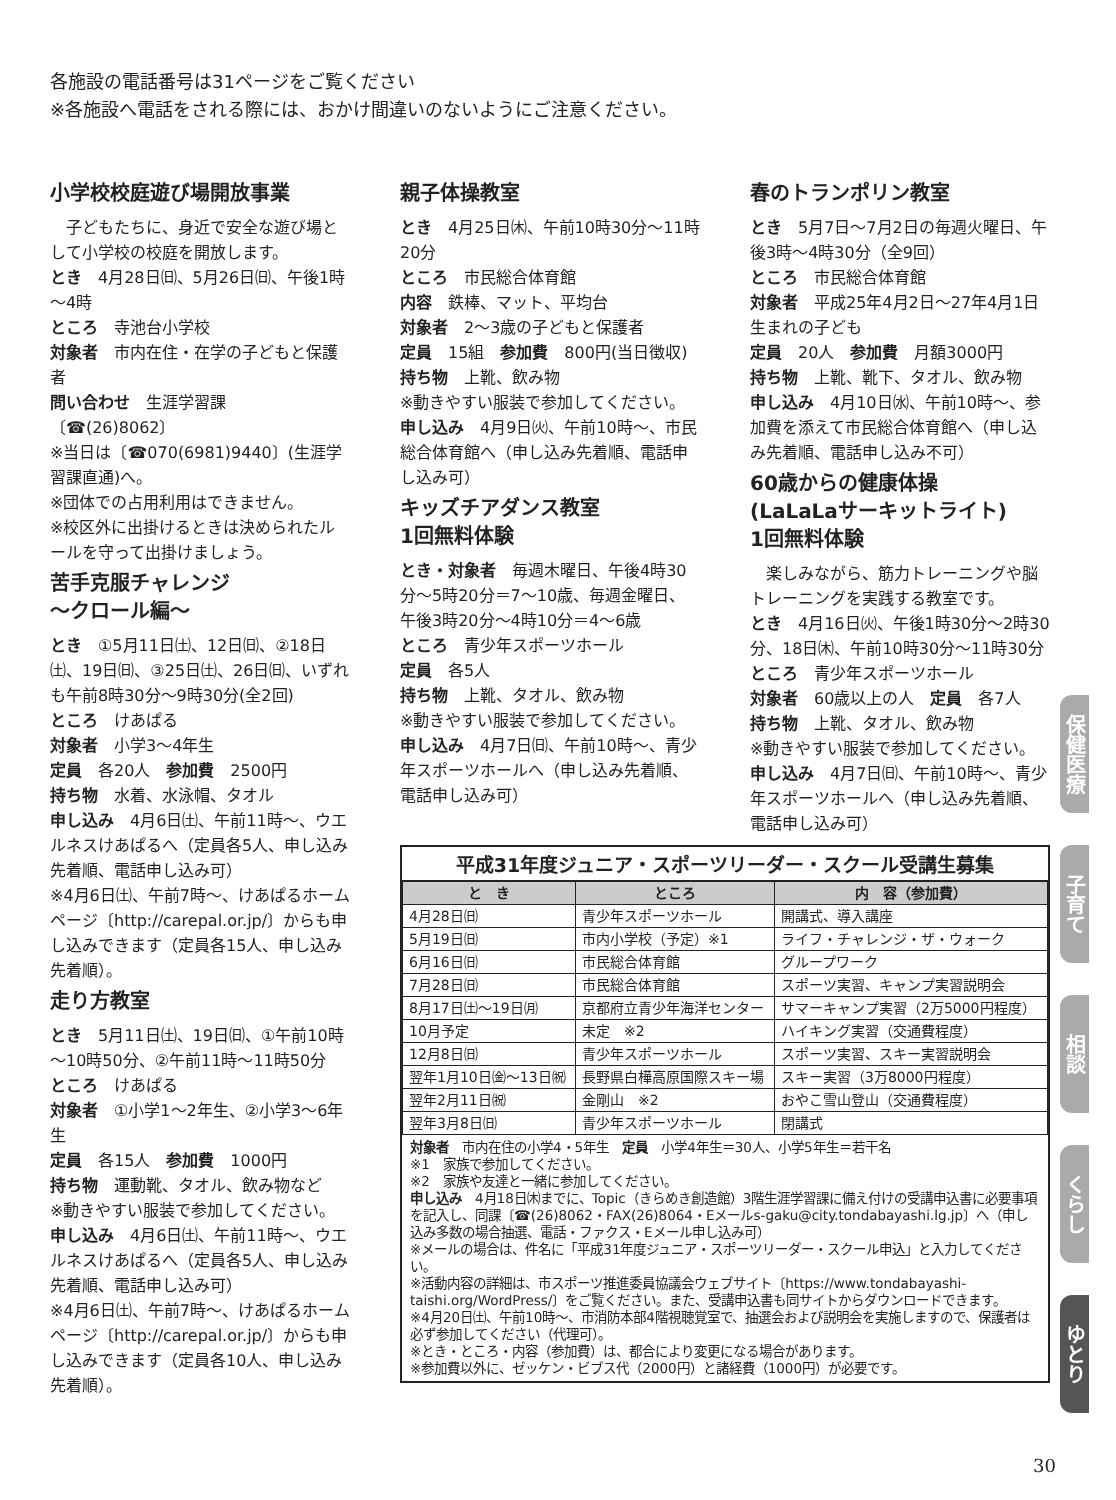各施設の電話番号は31ページをご覧ください
※各施設へ電話をされる際には、おかけ間違いのないようにご注意ください。
小学校校庭遊び場開放事業
　子どもたちに、身近で安全な遊び場として小学校の校庭を開放します。
とき　4月28日㈰、5月26日㈰、午後1時～4時
ところ　寺池台小学校
対象者　市内在住・在学の子どもと保護者
問い合わせ　生涯学習課〔☎(26)8062〕
※当日は〔☎070(6981)9440〕(生涯学習課直通)へ。
※団体での占用利用はできません。
※校区外に出掛けるときは決められたルールを守って出掛けましょう。
苦手克服チャレンジ
～クロール編～
とき　①5月11日㈯、12日㈰、②18日㈯、19日㈰、③25日㈯、26日㈰、いずれも午前8時30分～9時30分(全2回)
ところ　けあぱる
対象者　小学3～4年生
定員　各20人　参加費　2500円
持ち物　水着、水泳帽、タオル
申し込み　4月6日㈯、午前11時～、ウエルネスけあぱるへ（定員各5人、申し込み先着順、電話申し込み可）
※4月6日㈯、午前7時～、けあぱるホームページ〔http://carepal.or.jp/〕からも申し込みできます（定員各15人、申し込み先着順）。
走り方教室
とき　5月11日㈯、19日㈰、①午前10時～10時50分、②午前11時～11時50分
ところ　けあぱる
対象者　①小学1～2年生、②小学3～6年生
定員　各15人　参加費　1000円
持ち物　運動靴、タオル、飲み物など
※動きやすい服装で参加してください。
申し込み　4月6日㈯、午前11時～、ウエルネスけあぱるへ（定員各5人、申し込み先着順、電話申し込み可）
※4月6日㈯、午前7時～、けあぱるホームページ〔http://carepal.or.jp/〕からも申し込みできます（定員各10人、申し込み先着順）。
親子体操教室
とき　4月25日㈭、午前10時30分～11時20分
ところ　市民総合体育館
内容　鉄棒、マット、平均台
対象者　2～3歳の子どもと保護者
定員　15組　参加費　800円(当日徴収)
持ち物　上靴、飲み物
※動きやすい服装で参加してください。
申し込み　4月9日㈫、午前10時～、市民総合体育館へ（申し込み先着順、電話申し込み可）
キッズチアダンス教室
1回無料体験
とき・対象者　毎週木曜日、午後4時30分～5時20分＝7～10歳、毎週金曜日、午後3時20分～4時10分＝4～6歳
ところ　青少年スポーツホール
定員　各5人
持ち物　上靴、タオル、飲み物
※動きやすい服装で参加してください。
申し込み　4月7日㈰、午前10時～、青少年スポーツホールへ（申し込み先着順、電話申し込み可）
春のトランポリン教室
とき　5月7日～7月2日の毎週火曜日、午後3時～4時30分（全9回）
ところ　市民総合体育館
対象者　平成25年4月2日～27年4月1日生まれの子ども
定員　20人　参加費　月額3000円
持ち物　上靴、靴下、タオル、飲み物
申し込み　4月10日㈬、午前10時～、参加費を添えて市民総合体育館へ（申し込み先着順、電話申し込み不可）
60歳からの健康体操
(LaLaLaサーキットライト)
1回無料体験
　楽しみながら、筋力トレーニングや脳トレーニングを実践する教室です。
とき　4月16日㈫、午後1時30分～2時30分、18日㈭、午前10時30分～11時30分
ところ　青少年スポーツホール
対象者　60歳以上の人　定員　各7人
持ち物　上靴、タオル、飲み物
※動きやすい服装で参加してください。
申し込み　4月7日㈰、午前10時～、青少年スポーツホールへ（申し込み先着順、電話申し込み可）
平成31年度ジュニア・スポーツリーダー・スクール受講生募集
| と き | ところ | 内 容（参加費） |
| --- | --- | --- |
| 4月28日㈰ | 青少年スポーツホール | 開講式、導入講座 |
| 5月19日㈰ | 市内小学校（予定）※1 | ライフ・チャレンジ・ザ・ウォーク |
| 6月16日㈰ | 市民総合体育館 | グループワーク |
| 7月28日㈰ | 市民総合体育館 | スポーツ実習、キャンプ実習説明会 |
| 8月17日㈯～19日㈪ | 京都府立青少年海洋センター | サマーキャンプ実習（2万5000円程度） |
| 10月予定 | 未定 ※2 | ハイキング実習（交通費程度） |
| 12月8日㈰ | 青少年スポーツホール | スポーツ実習、スキー実習説明会 |
| 翌年1月10日㈮～13日㈷ | 長野県白樺高原国際スキー場 | スキー実習（3万8000円程度） |
| 翌年2月11日㈷ | 金剛山 ※2 | おやこ雪山登山（交通費程度） |
| 翌年3月8日㈰ | 青少年スポーツホール | 閉講式 |
対象者　市内在住の小学4・5年生　定員　小学4年生＝30人、小学5年生＝若干名
※1　家族で参加してください。
※2　家族や友達と一緒に参加してください。
申し込み　4月18日㈭までに、Topic（きらめき創造館）3階生涯学習課に備え付けの受講申込書に必要事項を記入し、同課〔☎(26)8062・FAX(26)8064・Eメールs-gaku@city.tondabayashi.lg.jp〕へ（申し込み多数の場合抽選、電話・ファクス・Eメール申し込み可）
※メールの場合は、件名に「平成31年度ジュニア・スポーツリーダー・スクール申込」と入力してください。
※活動内容の詳細は、市スポーツ推進委員協議会ウェブサイト〔https://www.tondabayashi-taishi.org/WordPress/〕をご覧ください。また、受講申込書も同サイトからダウンロードできます。
※4月20日㈯、午前10時～、市消防本部4階視聴覚室で、抽選会および説明会を実施しますので、保護者は必ず参加してください（代理可）。
※とき・ところ・内容（参加費）は、都合により変更になる場合があります。
※参加費以外に、ゼッケン・ビブス代（2000円）と諸経費（1000円）が必要です。
保健医療
子育て
相談
くらし
ゆとり
30